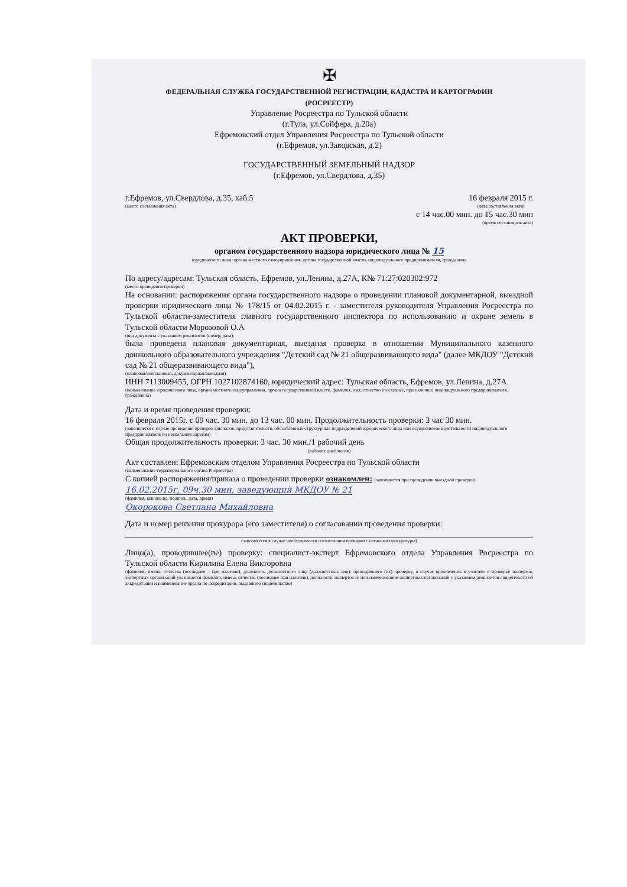✠
ФЕДЕРАЛЬНАЯ СЛУЖБА ГОСУДАРСТВЕННОЙ РЕГИСТРАЦИИ, КАДАСТРА И КАРТОГРАФИИ
(РОСРЕЕСТР)
Управление Росреестра по Тульской области
(г.Тула, ул.Сойфера, д.20а)
Ефремовский отдел Управления Росреестра по Тульской области
(г.Ефремов, ул.Заводская, д.2)
ГОСУДАРСТВЕННЫЙ ЗЕМЕЛЬНЫЙ НАДЗОР
(г.Ефремов, ул.Свердлова, д.35)
г.Ефремов, ул.Свердлова, д.35, каб.5
(место составления акта)
16 февраля 2015 г.
(дата составления акта)
с 14 час.00 мин. до 15 час.30 мин
(время составления акта)
АКТ ПРОВЕРКИ,
органом государственного надзора юридического лица № 15
юридического лица, органа местного самоуправления, органа государственной власти, индивидуального предпринимателя, гражданина
По адресу/адресам: Тульская область, Ефремов, ул.Ленина, д.27А, К№ 71:27:020302:972
(место проведения проверки)
На основании: распоряжения органа государственного надзора о проведении плановой документарной, выездной проверки юридического лица № 178/15 от 04.02.2015 г. - заместителя руководителя Управления Росреестра по Тульской области-заместителя главного государственного инспектора по использованию и охране земель в Тульской области Морозовой О.А
(вид документа с указанием реквизитов (номер, дата),
была проведена плановая документарная, выездная проверка в отношении Муниципального казенного дошкольного образовательного учреждения "Детский сад № 21 общеразвивающего вида" (далее МКДОУ "Детский сад № 21 общеразвивающего вида"),
(плановая/внеплановая, документарная/выездная)
ИНН 7113009455, ОГРН 1027102874160, юридический адрес: Тульская область, Ефремов, ул.Ленина, д.27А.
(наименование юридического лица, органа местного самоуправления, органа государственной власти, фамилия, имя, отчество (последнее, при наличии) индивидуального предпринимателя, гражданина)
Дата и время проведения проверки:
16 февраля 2015г. с 09 час. 30 мин. до 13 час. 00 мин. Продолжительность проверки: 3 час 30 мин.
(заполняется в случае проведения проверок филиалов, представительств, обособленных структурных подразделений юридического лица или осуществления деятельности индивидуального предпринимателя по нескольким адресам)
Общая продолжительность проверки: 3 час. 30 мин./1 рабочий день
(рабочих дней/часов)
Акт составлен: Ефремовским отделом Управления Росреестра по Тульской области
(наименование территориального органа Росреестра)
С копией распоряжения/приказа о проведении проверки ознакомлен: (заполняется при проведении выездной проверки)
16.02.2015г, 09ч.30 мин, заведующий МКДОУ № 21
(фамилия, инициалы, подпись, дата, время)
Окорокова Светлана Михайловна
Дата и номер решения прокурора (его заместителя) о согласовании проведения проверки:
(заполняется в случае необходимости согласования проверки с органами прокуратуры)
Лицо(а), проводившее(ие) проверку: специалист-эксперт Ефремовского отдела Управления Росреестра по Тульской области Кирилина Елена Викторовна
(фамилия, имена, отчества (последнее – при наличии), должность должностного лица (должностных лиц), проводившего (их) проверку, в случае привлечения к участию в проверке экспертов, экспертных организаций указывается фамилии, имена, отчества (последнее при наличии), должности экспертов и/ или наименование экспертных организаций с указанием реквизитов свидетельств об аккредитации и наименование органа по аккредитации, выдавшего свидетельство)